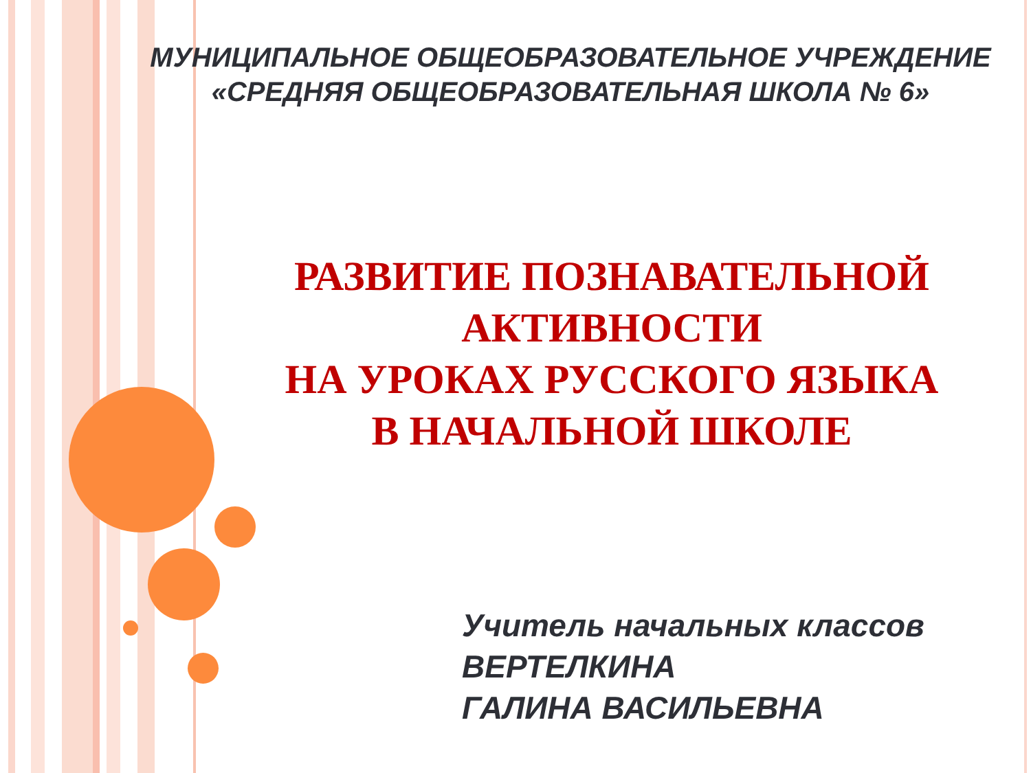МУНИЦИПАЛЬНОЕ ОБЩЕОБРАЗОВАТЕЛЬНОЕ УЧРЕЖДЕНИЕ
«СРЕДНЯЯ ОБЩЕОБРАЗОВАТЕЛЬНАЯ ШКОЛА № 6»
РАЗВИТИЕ ПОЗНАВАТЕЛЬНОЙ АКТИВНОСТИ
НА УРОКАХ РУССКОГО ЯЗЫКА
В НАЧАЛЬНОЙ ШКОЛЕ
Учитель начальных классов
ВЕРТЕЛКИНА
ГАЛИНА ВАСИЛЬЕВНА